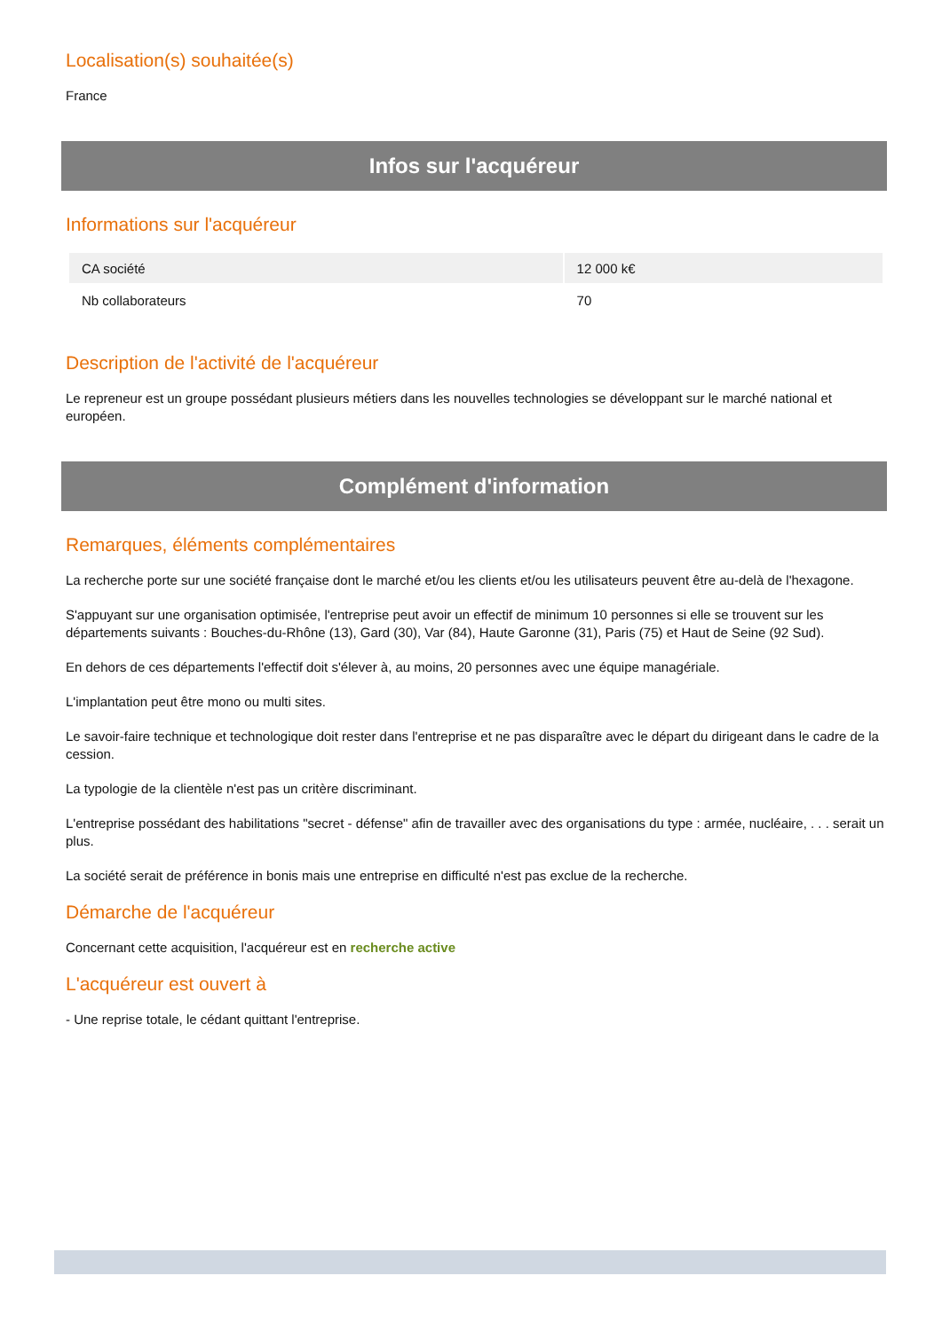Localisation(s) souhaitée(s)
France
Infos sur l'acquéreur
Informations sur l'acquéreur
| CA société | 12 000 k€ |
| Nb collaborateurs | 70 |
Description de l'activité de l'acquéreur
Le repreneur est un groupe possédant plusieurs métiers dans les nouvelles technologies se développant sur le marché national et européen.
Complément d'information
Remarques, éléments complémentaires
La recherche porte sur une société française dont le marché et/ou les clients et/ou les utilisateurs peuvent être au-delà de l'hexagone.
S'appuyant sur une organisation optimisée, l'entreprise peut avoir un effectif de minimum 10 personnes si elle se trouvent sur les départements suivants : Bouches-du-Rhône (13), Gard (30), Var (84), Haute Garonne (31), Paris (75) et Haut de Seine (92 Sud).
En dehors de ces départements l'effectif doit s'élever à, au moins, 20 personnes avec une équipe managériale.
L'implantation peut être mono ou multi sites.
Le savoir-faire technique et technologique doit rester dans l'entreprise et ne pas disparaître avec le départ du dirigeant dans le cadre de la cession.
La typologie de la clientèle n'est pas un critère discriminant.
L'entreprise possédant des habilitations "secret - défense" afin de travailler avec des organisations du type : armée, nucléaire, . . . serait un plus.
La société serait de préférence in bonis mais une entreprise en difficulté n'est pas exclue de la recherche.
Démarche de l'acquéreur
Concernant cette acquisition, l'acquéreur est en recherche active
L'acquéreur est ouvert à
- Une reprise totale, le cédant quittant l'entreprise.